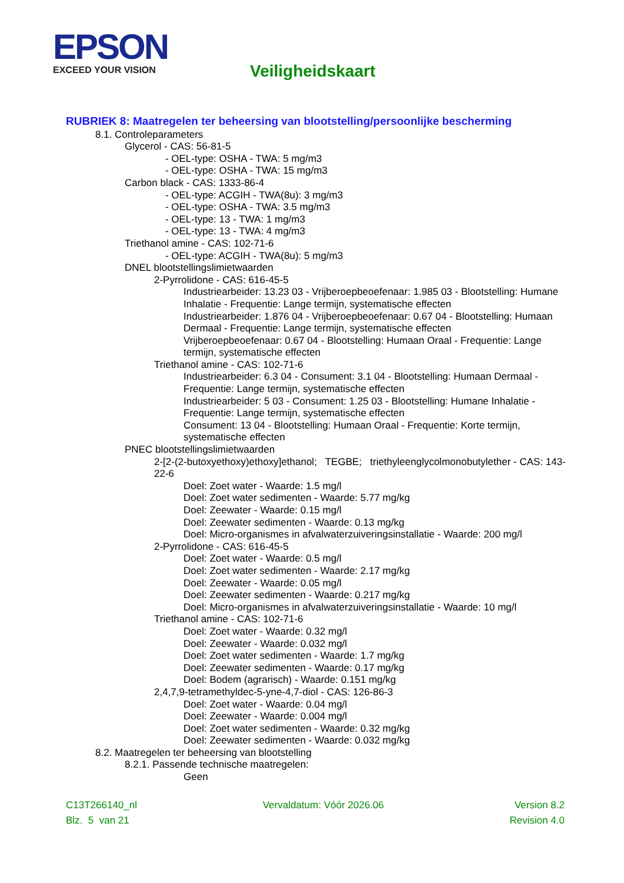EPSON
EXCEED YOUR VISION
Veiligheidskaart
RUBRIEK 8: Maatregelen ter beheersing van blootstelling/persoonlijke bescherming
8.1. Controleparameters
Glycerol - CAS: 56-81-5
- OEL-type: OSHA - TWA: 5 mg/m3
- OEL-type: OSHA - TWA: 15 mg/m3
Carbon black - CAS: 1333-86-4
- OEL-type: ACGIH - TWA(8u): 3 mg/m3
- OEL-type: OSHA - TWA: 3.5 mg/m3
- OEL-type: 13 - TWA: 1 mg/m3
- OEL-type: 13 - TWA: 4 mg/m3
Triethanol amine - CAS: 102-71-6
- OEL-type: ACGIH - TWA(8u): 5 mg/m3
DNEL blootstellingslimietwaarden
2-Pyrrolidone - CAS: 616-45-5
Industriearbeider: 13.23 03 - Vrijberoepbeoefenaar: 1.985 03 - Blootstelling: Humane Inhalatie - Frequentie: Lange termijn, systematische effecten
Industriearbeider: 1.876 04 - Vrijberoepbeoefenaar: 0.67 04 - Blootstelling: Humaan Dermaal - Frequentie: Lange termijn, systematische effecten
Vrijberoepbeoefenaar: 0.67 04 - Blootstelling: Humaan Oraal - Frequentie: Lange termijn, systematische effecten
Triethanol amine - CAS: 102-71-6
Industriearbeider: 6.3 04 - Consument: 3.1 04 - Blootstelling: Humaan Dermaal - Frequentie: Lange termijn, systematische effecten
Industriearbeider: 5 03 - Consument: 1.25 03 - Blootstelling: Humane Inhalatie - Frequentie: Lange termijn, systematische effecten
Consument: 13 04 - Blootstelling: Humaan Oraal - Frequentie: Korte termijn, systematische effecten
PNEC blootstellingslimietwaarden
2-[2-(2-butoxyethoxy)ethoxy]ethanol; TEGBE; triethyleenglycolmonobutylether - CAS: 143-22-6
Doel: Zoet water - Waarde: 1.5 mg/l
Doel: Zoet water sedimenten - Waarde: 5.77 mg/kg
Doel: Zeewater - Waarde: 0.15 mg/l
Doel: Zeewater sedimenten - Waarde: 0.13 mg/kg
Doel: Micro-organismes in afvalwaterzuiveringsinstallatie - Waarde: 200 mg/l
2-Pyrrolidone - CAS: 616-45-5
Doel: Zoet water - Waarde: 0.5 mg/l
Doel: Zoet water sedimenten - Waarde: 2.17 mg/kg
Doel: Zeewater - Waarde: 0.05 mg/l
Doel: Zeewater sedimenten - Waarde: 0.217 mg/kg
Doel: Micro-organismes in afvalwaterzuiveringsinstallatie - Waarde: 10 mg/l
Triethanol amine - CAS: 102-71-6
Doel: Zoet water - Waarde: 0.32 mg/l
Doel: Zeewater - Waarde: 0.032 mg/l
Doel: Zoet water sedimenten - Waarde: 1.7 mg/kg
Doel: Zeewater sedimenten - Waarde: 0.17 mg/kg
Doel: Bodem (agrarisch) - Waarde: 0.151 mg/kg
2,4,7,9-tetramethyldec-5-yne-4,7-diol - CAS: 126-86-3
Doel: Zoet water - Waarde: 0.04 mg/l
Doel: Zeewater - Waarde: 0.004 mg/l
Doel: Zoet water sedimenten - Waarde: 0.32 mg/kg
Doel: Zeewater sedimenten - Waarde: 0.032 mg/kg
8.2. Maatregelen ter beheersing van blootstelling
8.2.1. Passende technische maatregelen:
Geen
C13T266140_nl
Blz. 5 van 21
Vervaldatum: Vóór 2026.06 Version 8.2
Revision 4.0